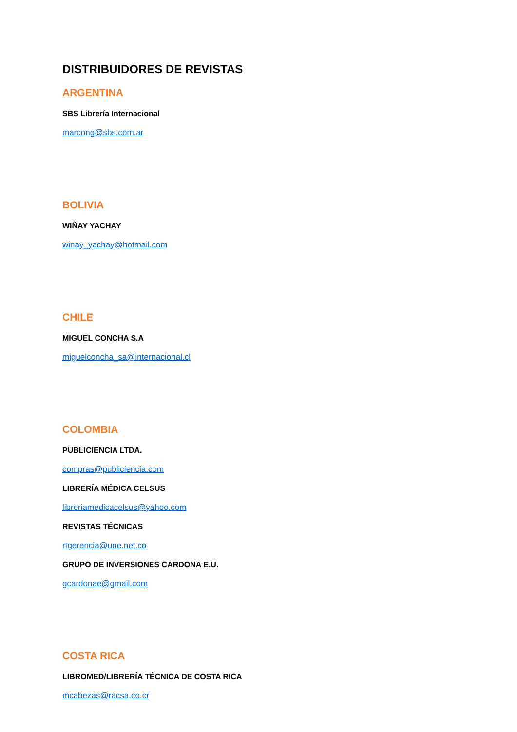DISTRIBUIDORES DE REVISTAS
ARGENTINA
SBS Librería Internacional
marcong@sbs.com.ar
BOLIVIA
WIÑAY YACHAY
winay_yachay@hotmail.com
CHILE
MIGUEL CONCHA S.A
miguelconcha_sa@internacional.cl
COLOMBIA
PUBLICIENCIA LTDA.
compras@publiciencia.com
LIBRERÍA MÉDICA CELSUS
libreriamedicacelsus@yahoo.com
REVISTAS TÉCNICAS
rtgerencia@une.net.co
GRUPO DE INVERSIONES CARDONA E.U.
gcardonae@gmail.com
COSTA RICA
LIBROMED/LIBRERÍA TÉCNICA DE COSTA RICA
mcabezas@racsa.co.cr